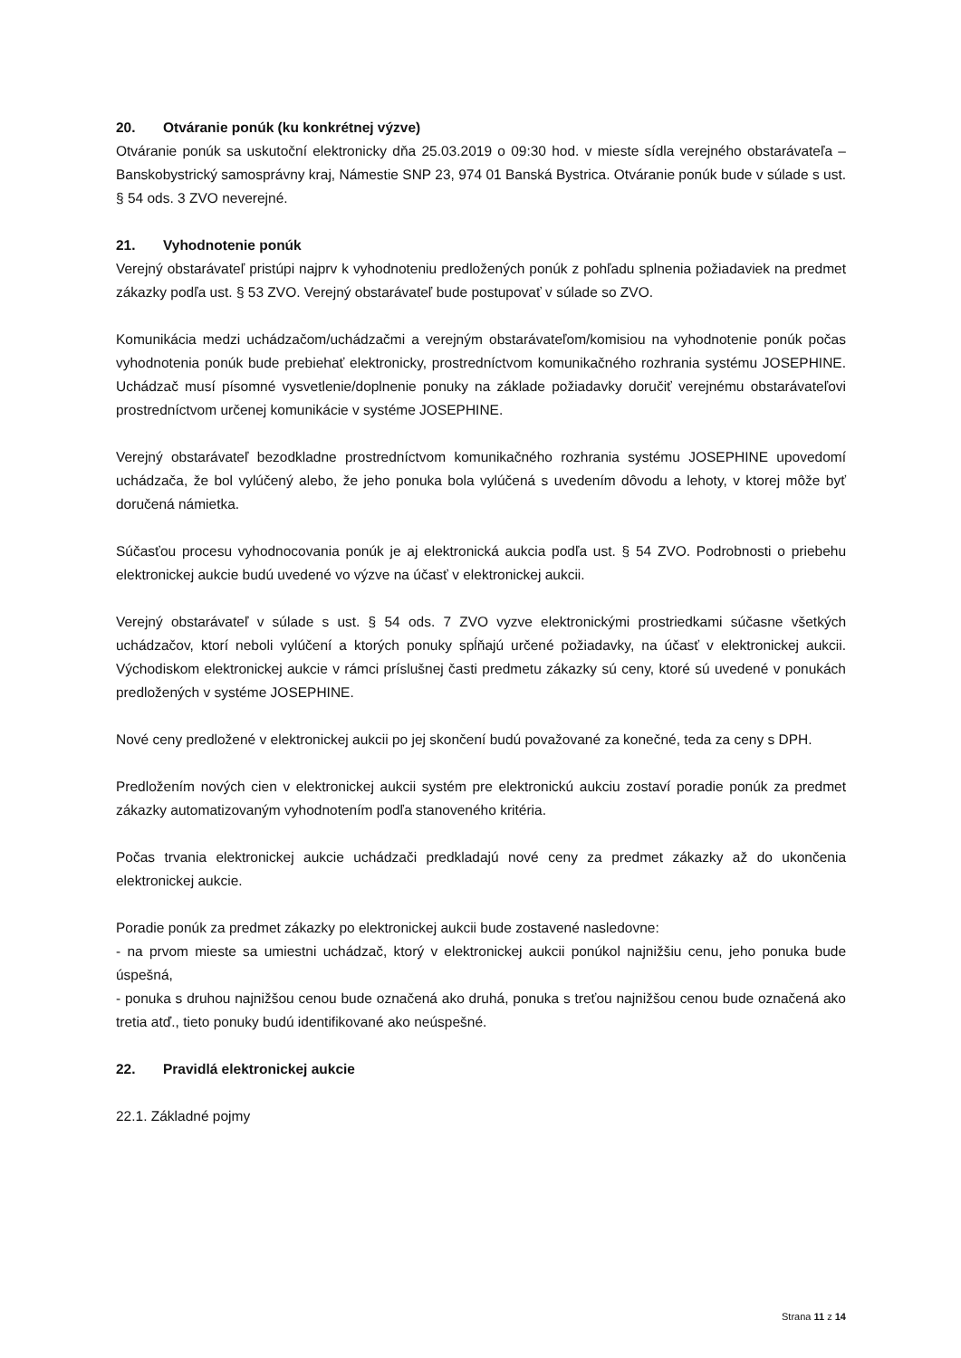20. Otváranie ponúk (ku konkrétnej výzve)
Otváranie ponúk sa uskutoční elektronicky dňa 25.03.2019 o 09:30 hod. v mieste sídla verejného obstarávateľa – Banskobystrický samosprávny kraj, Námestie SNP 23, 974 01 Banská Bystrica. Otváranie ponúk bude v súlade s ust. § 54 ods. 3 ZVO neverejné.
21. Vyhodnotenie ponúk
Verejný obstarávateľ pristúpi najprv k vyhodnoteniu predložených ponúk z pohľadu splnenia požiadaviek na predmet zákazky podľa ust. § 53 ZVO. Verejný obstarávateľ bude postupovať v súlade so ZVO.
Komunikácia medzi uchádzačom/uchádzačmi a verejným obstarávateľom/komisiou na vyhodnotenie ponúk počas vyhodnotenia ponúk bude prebiehať elektronicky, prostredníctvom komunikačného rozhrania systému JOSEPHINE. Uchádzač musí písomné vysvetlenie/doplnenie ponuky na základe požiadavky doručiť verejnému obstarávateľovi prostredníctvom určenej komunikácie v systéme JOSEPHINE.
Verejný obstarávateľ bezodkladne prostredníctvom komunikačného rozhrania systému JOSEPHINE upovedomí uchádzača, že bol vylúčený alebo, že jeho ponuka bola vylúčená s uvedením dôvodu a lehoty, v ktorej môže byť doručená námietka.
Súčasťou procesu vyhodnocovania ponúk je aj elektronická aukcia podľa ust. § 54 ZVO. Podrobnosti o priebehu elektronickej aukcie budú uvedené vo výzve na účasť v elektronickej aukcii.
Verejný obstarávateľ v súlade s ust. § 54 ods. 7 ZVO vyzve elektronickými prostriedkami súčasne všetkých uchádzačov, ktorí neboli vylúčení a ktorých ponuky spĺňajú určené požiadavky, na účasť v elektronickej aukcii. Východiskom elektronickej aukcie v rámci príslušnej časti predmetu zákazky sú ceny, ktoré sú uvedené v ponukách predložených v systéme JOSEPHINE.
Nové ceny predložené v elektronickej aukcii po jej skončení budú považované za konečné, teda za ceny s DPH.
Predložením nových cien v elektronickej aukcii systém pre elektronickú aukciu zostaví poradie ponúk za predmet zákazky automatizovaným vyhodnotením podľa stanoveného kritéria.
Počas trvania elektronickej aukcie uchádzači predkladajú nové ceny za predmet zákazky až do ukončenia elektronickej aukcie.
Poradie ponúk za predmet zákazky po elektronickej aukcii bude zostavené nasledovne:
- na prvom mieste sa umiestni uchádzač, ktorý v elektronickej aukcii ponúkol najnižšiu cenu, jeho ponuka bude úspešná,
- ponuka s druhou najnižšou cenou bude označená ako druhá, ponuka s treťou najnižšou cenou bude označená ako tretia atď., tieto ponuky budú identifikované ako neúspešné.
22. Pravidlá elektronickej aukcie
22.1. Základné pojmy
Strana 11 z 14